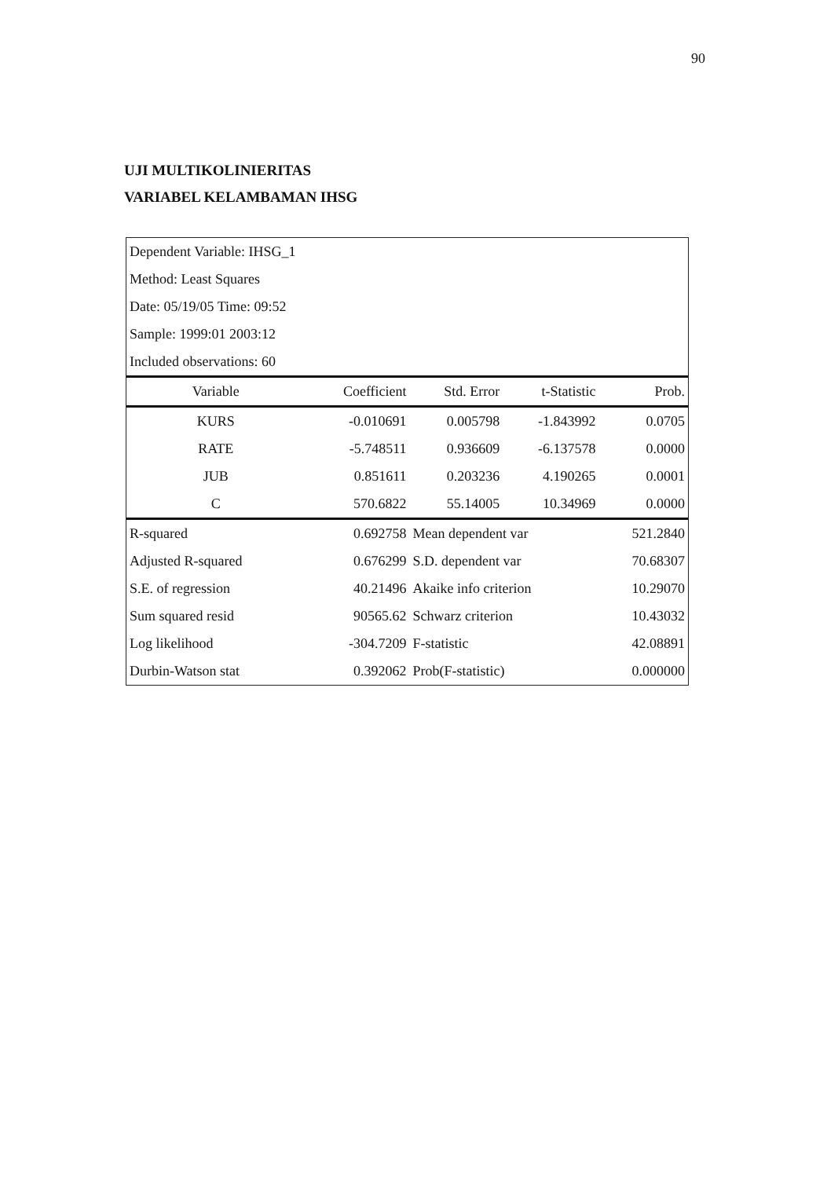90
UJI MULTIKOLINIERITAS
VARIABEL KELAMBAMAN IHSG
| Dependent Variable: IHSG_1 | | | | |
| Method: Least Squares | | | | |
| Date: 05/19/05 Time: 09:52 | | | | |
| Sample: 1999:01 2003:12 | | | | |
| Included observations: 60 | | | | |
| Variable | Coefficient | Std. Error | t-Statistic | Prob. |
| KURS | -0.010691 | 0.005798 | -1.843992 | 0.0705 |
| RATE | -5.748511 | 0.936609 | -6.137578 | 0.0000 |
| JUB | 0.851611 | 0.203236 | 4.190265 | 0.0001 |
| C | 570.6822 | 55.14005 | 10.34969 | 0.0000 |
| R-squared | 0.692758 | Mean dependent var | | 521.2840 |
| Adjusted R-squared | 0.676299 | S.D. dependent var | | 70.68307 |
| S.E. of regression | 40.21496 | Akaike info criterion | | 10.29070 |
| Sum squared resid | 90565.62 | Schwarz criterion | | 10.43032 |
| Log likelihood | -304.7209 | F-statistic | | 42.08891 |
| Durbin-Watson stat | 0.392062 | Prob(F-statistic) | | 0.000000 |